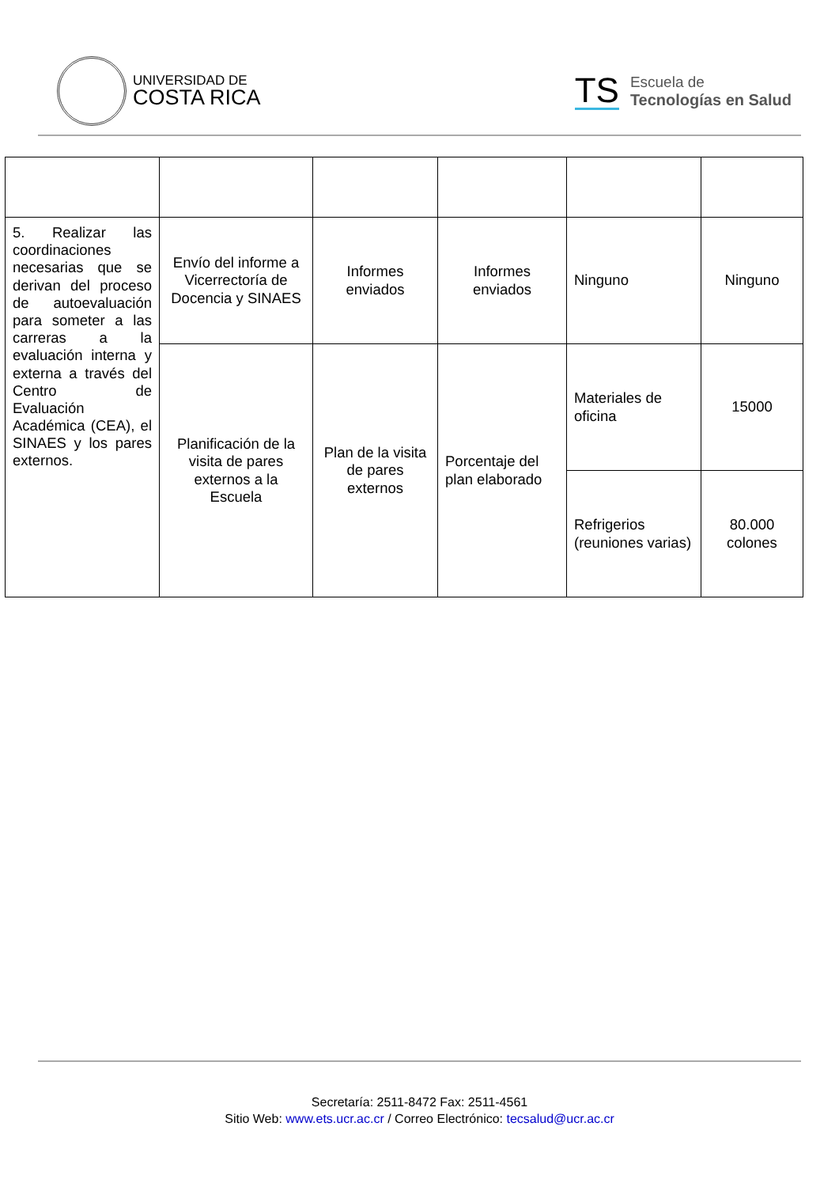UNIVERSIDAD DE
COSTA RICA
TS
Escuela de
Tecnologías en Salud
| 5. Realizar las coordinaciones necesarias que se derivan del proceso de autoevaluación para someter a las carreras a la evaluación interna y externa a través del Centro de Evaluación Académica (CEA), el SINAES y los pares externos. | Envío del informe a Vicerrectoría de Docencia y SINAES | Informes enviados | Informes enviados | Ninguno | Ninguno |
| | Planificación de la visita de pares externos a la Escuela | Plan de la visita de pares externos | Porcentaje del plan elaborado | Materiales de oficina | 15000 |
| | | | | Refrigerios (reuniones varias) | 80.000 colones |
Secretaría: 2511-8472 Fax: 2511-4561
Sitio Web: www.ets.ucr.ac.cr / Correo Electrónico: tecsalud@ucr.ac.cr